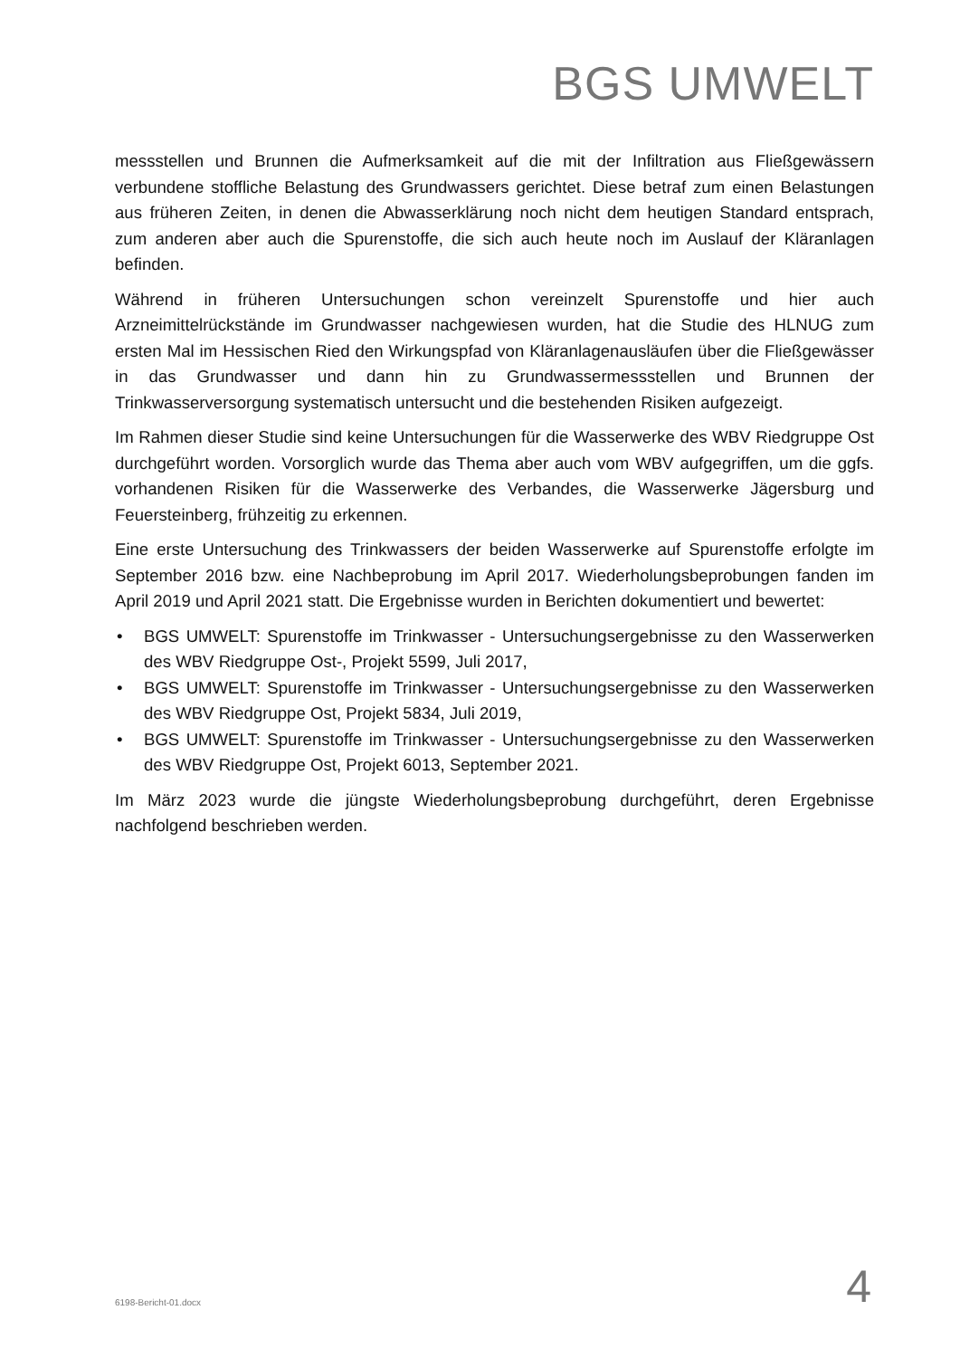BGS UMWELT
messstellen und Brunnen die Aufmerksamkeit auf die mit der Infiltration aus Fließgewässern verbundene stoffliche Belastung des Grundwassers gerichtet. Diese betraf zum einen Belastungen aus früheren Zeiten, in denen die Abwasserklärung noch nicht dem heutigen Standard entsprach, zum anderen aber auch die Spurenstoffe, die sich auch heute noch im Auslauf der Kläranlagen befinden.
Während in früheren Untersuchungen schon vereinzelt Spurenstoffe und hier auch Arzneimittelrückstände im Grundwasser nachgewiesen wurden, hat die Studie des HLNUG zum ersten Mal im Hessischen Ried den Wirkungspfad von Kläranlagenausläufen über die Fließgewässer in das Grundwasser und dann hin zu Grundwassermessstellen und Brunnen der Trinkwasserversorgung systematisch untersucht und die bestehenden Risiken aufgezeigt.
Im Rahmen dieser Studie sind keine Untersuchungen für die Wasserwerke des WBV Riedgruppe Ost durchgeführt worden. Vorsorglich wurde das Thema aber auch vom WBV aufgegriffen, um die ggfs. vorhandenen Risiken für die Wasserwerke des Verbandes, die Wasserwerke Jägersburg und Feuersteinberg, frühzeitig zu erkennen.
Eine erste Untersuchung des Trinkwassers der beiden Wasserwerke auf Spurenstoffe erfolgte im September 2016 bzw. eine Nachbeprobung im April 2017. Wiederholungsbeprobungen fanden im April 2019 und April 2021 statt. Die Ergebnisse wurden in Berichten dokumentiert und bewertet:
• BGS UMWELT: Spurenstoffe im Trinkwasser - Untersuchungsergebnisse zu den Wasserwerken des WBV Riedgruppe Ost-, Projekt 5599, Juli 2017,
• BGS UMWELT: Spurenstoffe im Trinkwasser - Untersuchungsergebnisse zu den Wasserwerken des WBV Riedgruppe Ost, Projekt 5834, Juli 2019,
• BGS UMWELT: Spurenstoffe im Trinkwasser - Untersuchungsergebnisse zu den Wasserwerken des WBV Riedgruppe Ost, Projekt 6013, September 2021.
Im März 2023 wurde die jüngste Wiederholungsbeprobung durchgeführt, deren Ergebnisse nachfolgend beschrieben werden.
6198-Bericht-01.docx 4